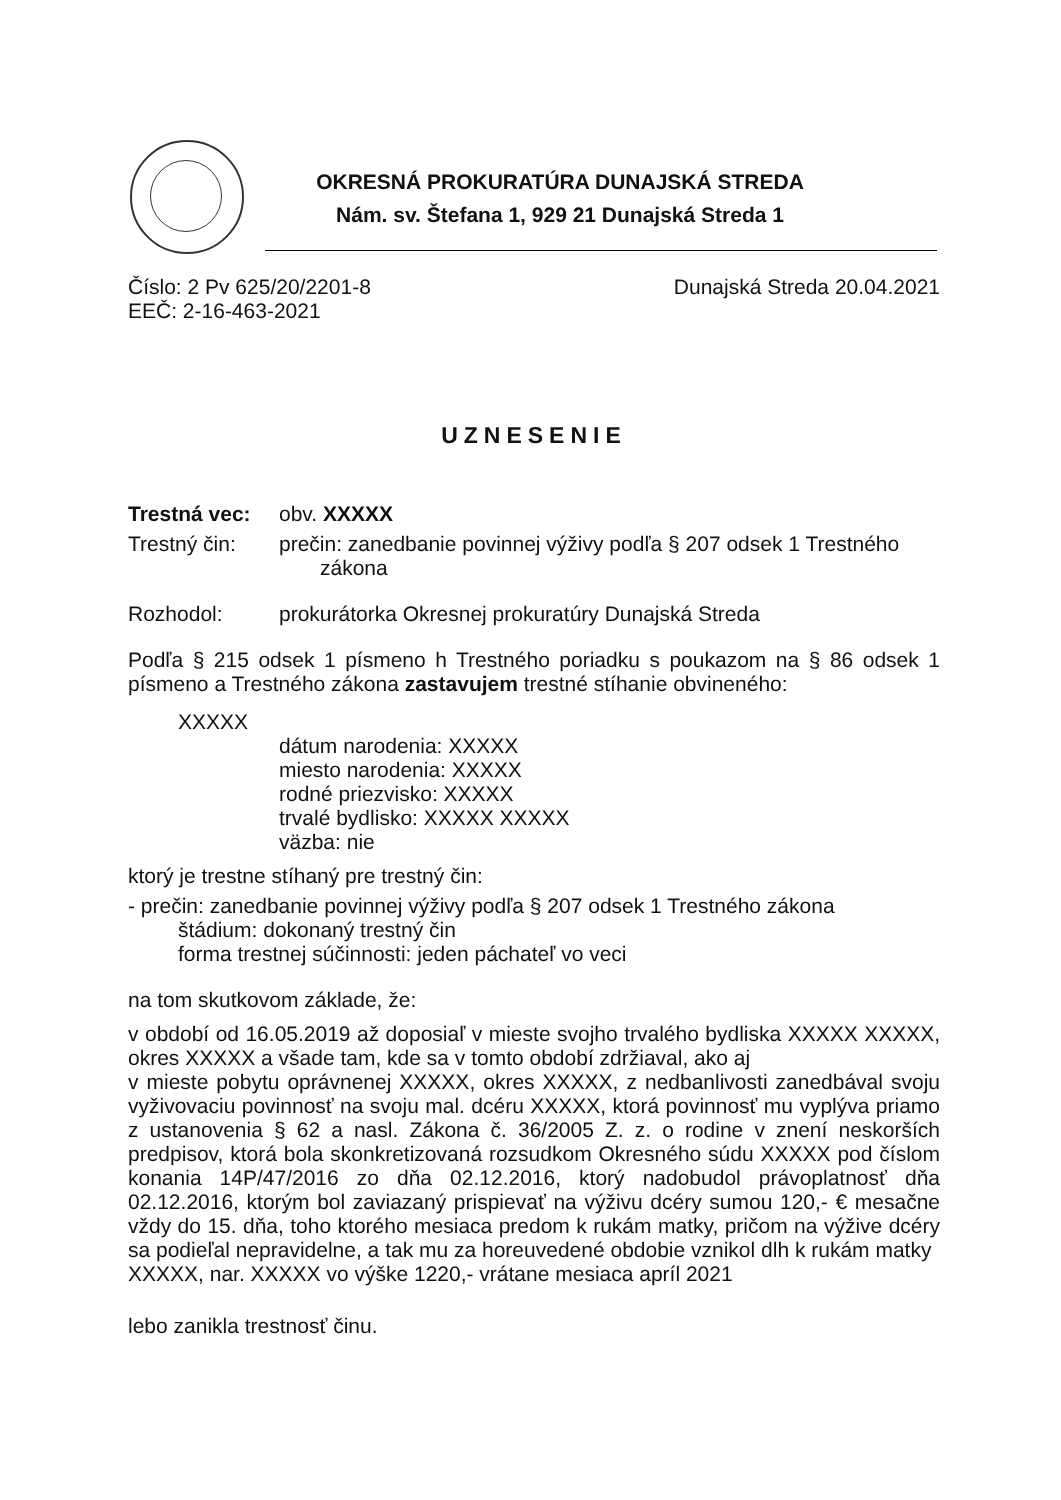OKRESNÁ PROKURATÚRA DUNAJSKÁ STREDA
Nám. sv. Štefana 1, 929 21 Dunajská Streda 1
Číslo: 2 Pv 625/20/2201-8 Dunajská Streda 20.04.2021
EEČ: 2-16-463-2021
UZNESENIE
Trestná vec: obv. XXXXX
Trestný čin: prečin: zanedbanie povinnej výživy podľa § 207 odsek 1 Trestného
zákona
Rozhodol: prokurátorka Okresnej prokuratúry Dunajská Streda
Podľa § 215 odsek 1 písmeno h Trestného poriadku s poukazom na § 86 odsek 1 písmeno a Trestného zákona zastavujem trestné stíhanie obvineného:
XXXXX
dátum narodenia: XXXXX
miesto narodenia: XXXXX
rodné priezvisko: XXXXX
trvalé bydlisko: XXXXX XXXXX
väzba: nie
ktorý je trestne stíhaný pre trestný čin:
- prečin: zanedbanie povinnej výživy podľa § 207 odsek 1 Trestného zákona
štádium: dokonaný trestný čin
forma trestnej súčinnosti: jeden páchateľ vo veci
na tom skutkovom základe, že:
v období od 16.05.2019 až doposiaľ v mieste svojho trvalého bydliska XXXXX XXXXX, okres XXXXX a všade tam, kde sa v tomto období zdržiaval, ako aj
v mieste pobytu oprávnenej XXXXX, okres XXXXX, z nedbanlivosti zanedbával svoju vyživovaciu povinnosť na svoju mal. dcéru XXXXX, ktorá povinnosť mu vyplýva priamo z ustanovenia § 62 a nasl. Zákona č. 36/2005 Z. z. o rodine v znení neskorších predpisov, ktorá bola skonkretizovaná rozsudkom Okresného súdu XXXXX pod číslom konania 14P/47/2016 zo dňa 02.12.2016, ktorý nadobudol právoplatnosť dňa 02.12.2016, ktorým bol zaviazaný prispievať na výživu dcéry sumou 120,- € mesačne vždy do 15. dňa, toho ktorého mesiaca predom k rukám matky, pričom na výžive dcéry sa podieľal nepravidelne, a tak mu za horeuvedené obdobie vznikol dlh k rukám matky
XXXXX, nar. XXXXX vo výške 1220,- vrátane mesiaca apríl 2021
lebo zanikla trestnosť činu.